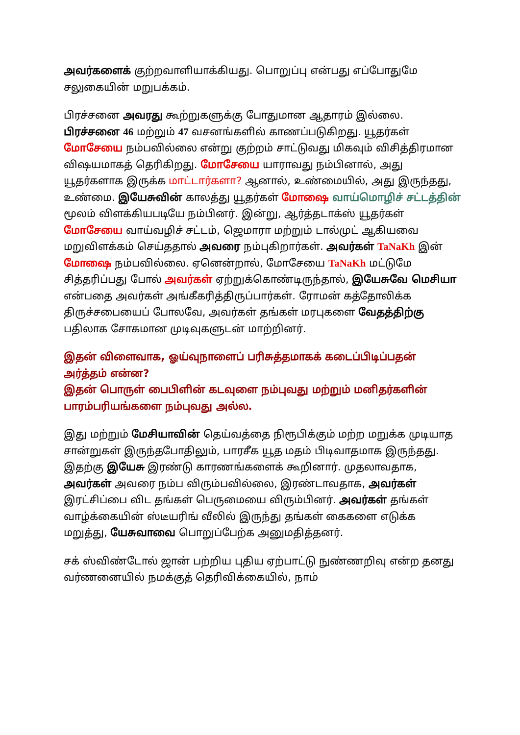அவர்களைக் குற்றவாளியாக்கியது. பொறுப்பு என்பது எப்போதுமே சலுகையின் மறுபக்கம்.
பிரச்சனை அவரது கூற்றுகளுக்கு போதுமான ஆதாரம் இல்லை. பிரச்சனை 46 மற்றும் 47 வசனங்களில் காணப்படுகிறது. யூதர்கள் மோசேயை நம்பவில்லை என்று குற்றம் சாட்டுவது மிகவும் விசித்திரமான விஷயமாகத் தெரிகிறது. மோசேயை யாராவது நம்பினால், அது யூதர்களாக இருக்க மாட்டார்களா? ஆனால், உண்மையில், அது இருந்தது, உண்மை. இயேசுவின் காலத்து யூதர்கள் மோஷை வாய்மொழிச் சட்டத்தின் மூலம் விளக்கியபடியே நம்பினர். இன்று, ஆர்த்தடாக்ஸ் யூதர்கள் மோசேயை வாய்வழிச் சட்டம், ஜெமாரா மற்றும் டால்முட் ஆகியவை மறுவிளக்கம் செய்ததால் அவரை நம்புகிறார்கள். அவர்கள் TaNaKh இன் மோஷை நம்பவில்லை. ஏனென்றால், மோசேயை TaNaKh மட்டுமே சித்தரிப்பது போல் அவர்கள் ஏற்றுக்கொண்டிருந்தால், இயேசுவே மெசியா என்பதை அவர்கள் அங்கீகரித்திருப்பார்கள். ரோமன் கத்தோலிக்க திருச்சபையைப் போலவே, அவர்கள் தங்கள் மரபுகளை வேதத்திற்கு பதிலாக சோகமான முடிவுகளுடன் மாற்றினர்.
இதன் விளைவாக, ஓய்வுநாளைப் பரிசுத்தமாகக் கடைப்பிடிப்பதன் அர்த்தம் என்ன?
இதன் பொருள் பைபிளின் கடவுளை நம்புவது மற்றும் மனிதர்களின் பாரம்பரியங்களை நம்புவது அல்ல.
இது மற்றும் மேசியாவின் தெய்வத்தை நிரூபிக்கும் மற்ற மறுக்க முடியாத சான்றுகள் இருந்தபோதிலும், பாரசீக யூத மதம் பிடிவாதமாக இருந்தது. இதற்கு இயேசு இரண்டு காரணங்களைக் கூறினார். முதலாவதாக, அவர்கள் அவரை நம்ப விரும்பவில்லை, இரண்டாவதாக, அவர்கள் இரட்சிப்பை விட தங்கள் பெருமையை விரும்பினர். அவர்கள் தங்கள் வாழ்க்கையின் ஸ்டீயரிங் வீலில் இருந்து தங்கள் கைகளை எடுக்க மறுத்து, யேசுவாவை பொறுப்பேற்க அனுமதித்தனர்.
சக் ஸ்விண்டோல் ஜான் பற்றிய புதிய ஏற்பாட்டு நுண்ணறிவு என்ற தனது வர்ணனையில் நமக்குத் தெரிவிக்கையில், நாம்